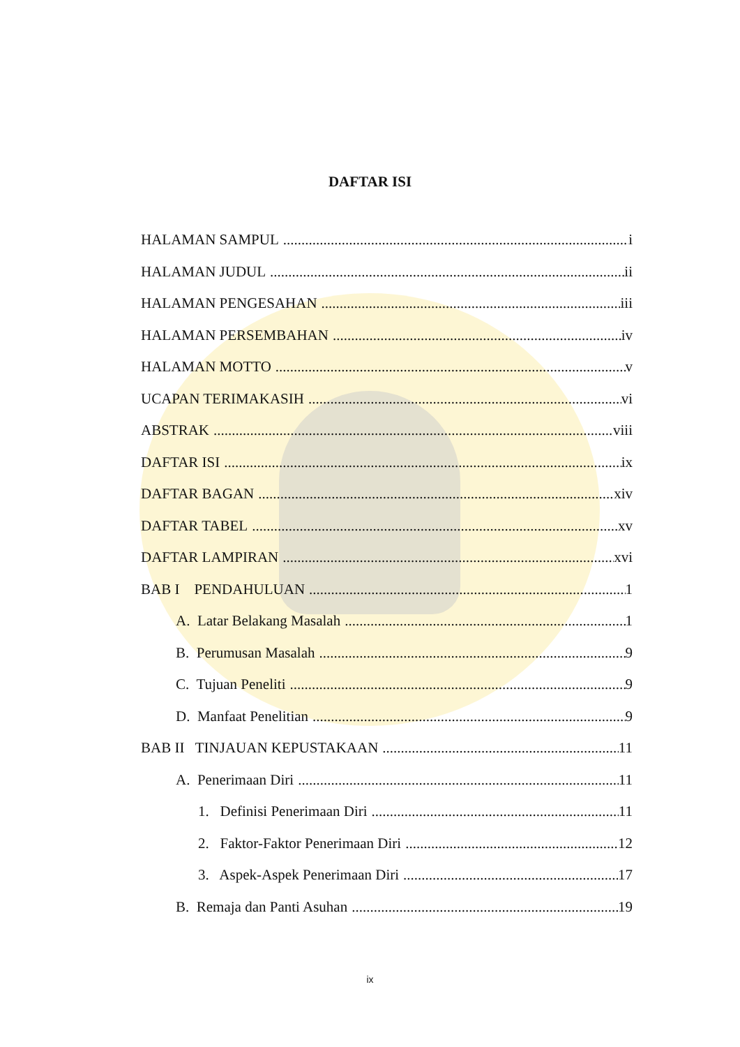DAFTAR ISI
HALAMAN SAMPUL i
HALAMAN JUDUL ii
HALAMAN PENGESAHAN iii
HALAMAN PERSEMBAHAN iv
HALAMAN MOTTO v
UCAPAN TERIMAKASIH vi
ABSTRAK viii
DAFTAR ISI ix
DAFTAR BAGAN xiv
DAFTAR TABEL xv
DAFTAR LAMPIRAN xvi
BAB I PENDAHULUAN 1
A. Latar Belakang Masalah 1
B. Perumusan Masalah 9
C. Tujuan Peneliti 9
D. Manfaat Penelitian 9
BAB II TINJAUAN KEPUSTAKAAN 11
A. Penerimaan Diri 11
1. Definisi Penerimaan Diri 11
2. Faktor-Faktor Penerimaan Diri 12
3. Aspek-Aspek Penerimaan Diri 17
B. Remaja dan Panti Asuhan 19
ix